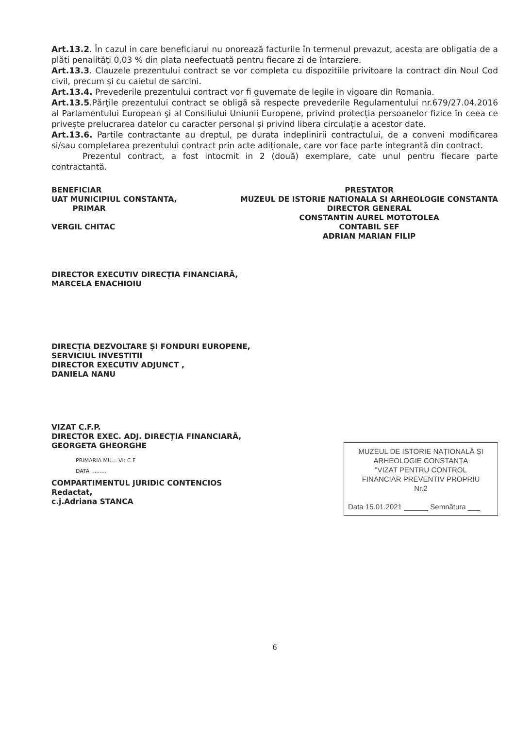Art.13.2. În cazul in care beneficiarul nu onorează facturile în termenul prevazut, acesta are obligatia de a plăti penalităţi 0,03 % din plata neefectuată pentru fiecare zi de întarziere.
Art.13.3. Clauzele prezentului contract se vor completa cu dispozitiile privitoare la contract din Noul Cod civil, precum și cu caietul de sarcini.
Art.13.4. Prevederile prezentului contract vor fi guvernate de legile in vigoare din Romania.
Art.13.5.Părţile prezentului contract se obligă să respecte prevederile Regulamentului nr.679/27.04.2016 al Parlamentului European şi al Consiliului Uniunii Europene, privind protecția persoanelor fizice în ceea ce privește prelucrarea datelor cu caracter personal și privind libera circulație a acestor date.
Art.13.6. Partile contractante au dreptul, pe durata indeplinirii contractului, de a conveni modificarea si/sau completarea prezentului contract prin acte adiționale, care vor face parte integrantă din contract.
Prezentul contract, a fost intocmit in 2 (două) exemplare, cate unul pentru fiecare parte contractantă.
BENEFICIAR
UAT MUNICIPIUL CONSTANTA,
PRIMAR
VERGIL CHITAC
PRESTATOR
MUZEUL DE ISTORIE NATIONALA SI ARHEOLOGIE CONSTANTA
DIRECTOR GENERAL
CONSTANTIN AUREL MOTOTOLEA
CONTABIL SEF
ADRIAN MARIAN FILIP
DIRECTOR EXECUTIV DIRECȚIA FINANCIARĂ,
MARCELA ENACHIOIU
DIRECȚIA DEZVOLTARE ȘI FONDURI EUROPENE,
SERVICIUL INVESTITII
DIRECTOR EXECUTIV ADJUNCT ,
DANIELA NANU
VIZAT C.F.P.
DIRECTOR EXEC. ADJ. DIRECȚIA FINANCIARĂ,
GEORGETA GHEORGHE
PRIMARIA MU... VI: C.F
DATA .........
COMPARTIMENTUL JURIDIC CONTENCIOS
Redactat,
c.j.Adriana STANCA
MUZEUL DE ISTORIE NAȚIONALĂ ȘI
ARHEOLOGIE CONSTANȚA
"VIZAT PENTRU CONTROL
FINANCIAR PREVENTIV PROPRIU
Nr.2
Data 15.01.2021 ______ Semnătura ___
6